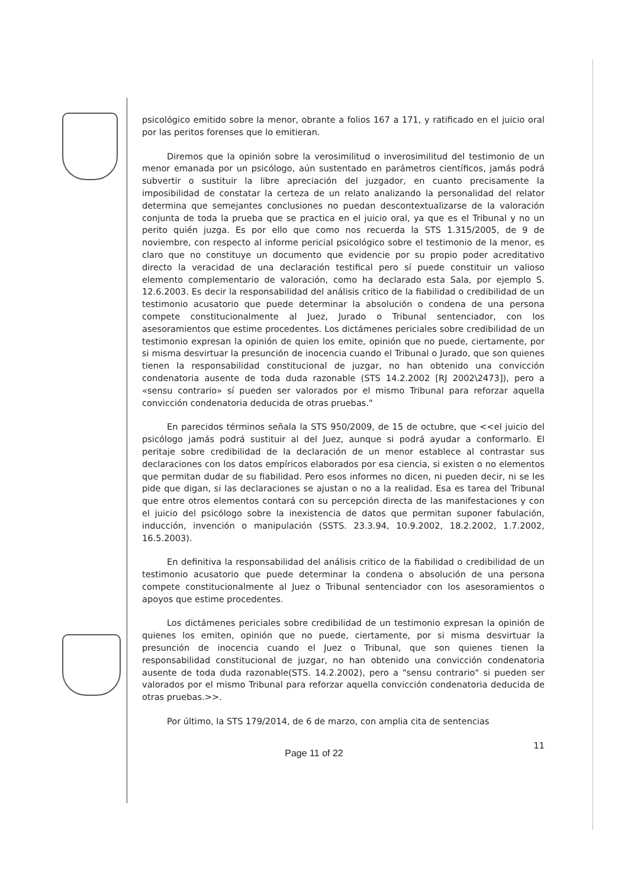psicológico emitido sobre la menor, obrante a folios 167 a 171, y ratificado en el juicio oral por las peritos forenses que lo emitieran.
Diremos que la opinión sobre la verosimilitud o inverosimilitud del testimonio de un menor emanada por un psicólogo, aún sustentado en parámetros científicos, jamás podrá subvertir o sustituir la libre apreciación del juzgador, en cuanto precisamente la imposibilidad de constatar la certeza de un relato analizando la personalidad del relator determina que semejantes conclusiones no puedan descontextualizarse de la valoración conjunta de toda la prueba que se practica en el juicio oral, ya que es el Tribunal y no un perito quién juzga. Es por ello que como nos recuerda la STS 1.315/2005, de 9 de noviembre, con respecto al informe pericial psicológico sobre el testimonio de la menor, es claro que no constituye un documento que evidencie por su propio poder acreditativo directo la veracidad de una declaración testifical pero sí puede constituir un valioso elemento complementario de valoración, como ha declarado esta Sala, por ejemplo S. 12.6.2003. Es decir la responsabilidad del análisis critico de la fiabilidad o credibilidad de un testimonio acusatorio que puede determinar la absolución o condena de una persona compete constitucionalmente al Juez, Jurado o Tribunal sentenciador, con los asesoramientos que estime procedentes. Los dictámenes periciales sobre credibilidad de un testimonio expresan la opinión de quien los emite, opinión que no puede, ciertamente, por si misma desvirtuar la presunción de inocencia cuando el Tribunal o Jurado, que son quienes tienen la responsabilidad constitucional de juzgar, no han obtenido una convicción condenatoria ausente de toda duda razonable (STS 14.2.2002 [RJ 2002\2473]), pero a «sensu contrario» sí pueden ser valorados por el mismo Tribunal para reforzar aquella convicción condenatoria deducida de otras pruebas."
En parecidos términos señala la STS 950/2009, de 15 de octubre, que <<el juicio del psicólogo jamás podrá sustituir al del Juez, aunque si podrá ayudar a conformarlo. El peritaje sobre credibilidad de la declaración de un menor establece al contrastar sus declaraciones con los datos empíricos elaborados por esa ciencia, si existen o no elementos que permitan dudar de su fiabilidad. Pero esos informes no dicen, ni pueden decir, ni se les pide que digan, si las declaraciones se ajustan o no a la realidad. Esa es tarea del Tribunal que entre otros elementos contará con su percepción directa de las manifestaciones y con el juicio del psicólogo sobre la inexistencia de datos que permitan suponer fabulación, inducción, invención o manipulación (SSTS. 23.3.94, 10.9.2002, 18.2.2002, 1.7.2002, 16.5.2003).
En definitiva la responsabilidad del análisis critico de la fiabilidad o credibilidad de un testimonio acusatorio que puede determinar la condena o absolución de una persona compete constitucionalmente al Juez o Tribunal sentenciador con los asesoramientos o apoyos que estime procedentes.
Los dictámenes periciales sobre credibilidad de un testimonio expresan la opinión de quienes los emiten, opinión que no puede, ciertamente, por si misma desvirtuar la presunción de inocencia cuando el Juez o Tribunal, que son quienes tienen la responsabilidad constitucional de juzgar, no han obtenido una convicción condenatoria ausente de toda duda razonable(STS. 14.2.2002), pero a "sensu contrario" si pueden ser valorados por el mismo Tribunal para reforzar aquella convicción condenatoria deducida de otras pruebas.>>.
Por último, la STS 179/2014, de 6 de marzo, con amplia cita de sentencias
11
Page 11 of 22